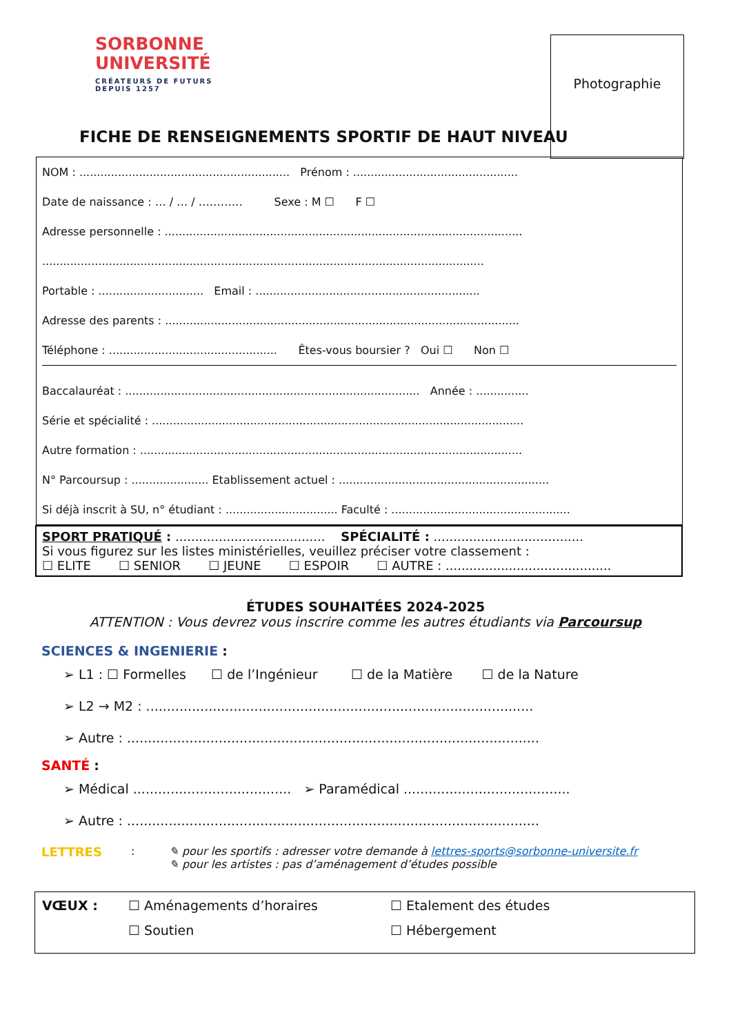SORBONNE
UNIVERSITÉ
CRÉATEURS DE FUTURS
DEPUIS 1257
Photographie
FICHE DE RENSEIGNEMENTS SPORTIF DE HAUT NIVEAU
NOM : ............................................................ Prénom : ...............................................
Date de naissance : … / … / ………… Sexe : M ☐ F ☐
Adresse personnelle : ......................................................................................................
..............................................................................................................................
Portable : .............................. Email : ................................................................
Adresse des parents : .....................................................................................................
Téléphone : ................................................ Êtes-vous boursier ? Oui ☐ Non ☐
Baccalauréat : .................................................................................... Année : ...............
Série et spécialité : ..........................................................................................................
Autre formation : .............................................................................................................
N° Parcoursup : ...................... Etablissement actuel : ............................................................
Si déjà inscrit à SU, n° étudiant : ................................ Faculté : ...................................................
SPORT PRATIQUÉ : ...................................... SPÉCIALITÉ : ......................................
Si vous figurez sur les listes ministérielles, veuillez préciser votre classement :
☐ ELITE ☐ SENIOR ☐ JEUNE ☐ ESPOIR ☐ AUTRE : ..........................................
ÉTUDES SOUHAITÉES 2024-2025
ATTENTION : Vous devrez vous inscrire comme les autres étudiants via Parcoursup
SCIENCES & INGENIERIE :
➢ L1 : ☐ Formelles ☐ de l’Ingénieur ☐ de la Matière ☐ de la Nature
➢ L2 → M2 : .............................................................................................
➢ Autre : ...................................................................................................
SANTÉ :
➢ Médical ...................................... ➢ Paramédical ........................................
➢ Autre : ...................................................................................................
LETTRES : ✎ pour les sportifs : adresser votre demande à lettres-sports@sorbonne-universite.fr
✎ pour les artistes : pas d’aménagement d’études possible
VŒUX : ☐ Aménagements d’horaires ☐ Etalement des études
☐ Soutien ☐ Hébergement